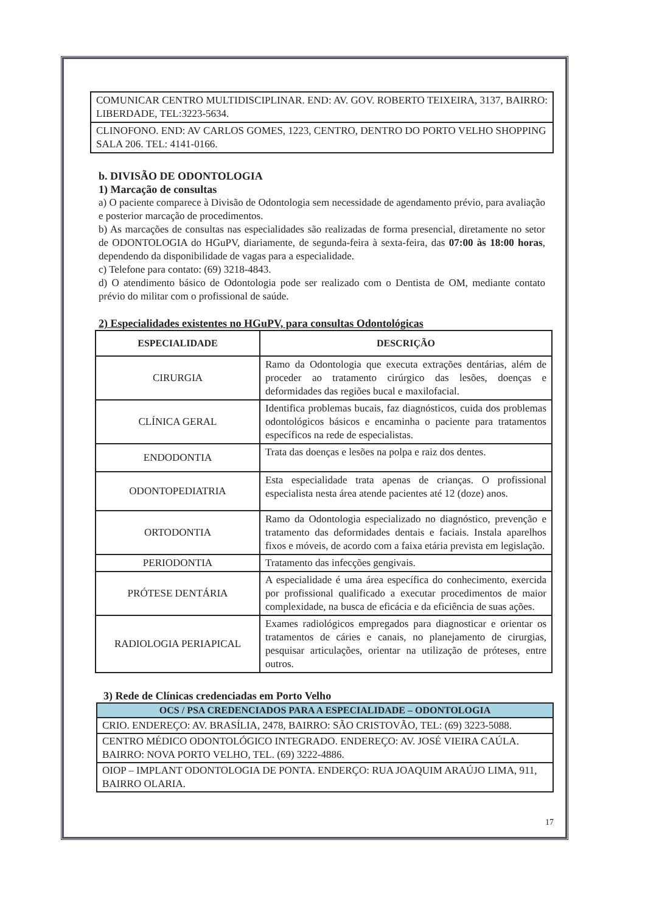| COMUNICAR CENTRO MULTIDISCIPLINAR. END: AV. GOV. ROBERTO TEIXEIRA, 3137, BAIRRO: LIBERDADE, TEL:3223-5634. |
| CLINOFONO. END: AV CARLOS GOMES, 1223, CENTRO, DENTRO DO PORTO VELHO SHOPPING SALA 206. TEL: 4141-0166. |
b. DIVISÃO DE ODONTOLOGIA
1) Marcação de consultas
a) O paciente comparece à Divisão de Odontologia sem necessidade de agendamento prévio, para avaliação e posterior marcação de procedimentos.
b) As marcações de consultas nas especialidades são realizadas de forma presencial, diretamente no setor de ODONTOLOGIA do HGuPV, diariamente, de segunda-feira à sexta-feira, das 07:00 às 18:00 horas, dependendo da disponibilidade de vagas para a especialidade.
c) Telefone para contato: (69) 3218-4843.
d) O atendimento básico de Odontologia pode ser realizado com o Dentista de OM, mediante contato prévio do militar com o profissional de saúde.
2) Especialidades existentes no HGuPV, para consultas Odontológicas
| ESPECIALIDADE | DESCRIÇÃO |
| --- | --- |
| CIRURGIA | Ramo da Odontologia que executa extrações dentárias, além de proceder ao tratamento cirúrgico das lesões, doenças e deformidades das regiões bucal e maxilofacial. |
| CLÍNICA GERAL | Identifica problemas bucais, faz diagnósticos, cuida dos problemas odontológicos básicos e encaminha o paciente para tratamentos específicos na rede de especialistas. |
| ENDODONTIA | Trata das doenças e lesões na polpa e raiz dos dentes. |
| ODONTOPEDIATRIA | Esta especialidade trata apenas de crianças. O profissional especialista nesta área atende pacientes até 12 (doze) anos. |
| ORTODONTIA | Ramo da Odontologia especializado no diagnóstico, prevenção e tratamento das deformidades dentais e faciais. Instala aparelhos fixos e móveis, de acordo com a faixa etária prevista em legislação. |
| PERIODONTIA | Tratamento das infecções gengivais. |
| PRÓTESE DENTÁRIA | A especialidade é uma área específica do conhecimento, exercida por profissional qualificado a executar procedimentos de maior complexidade, na busca de eficácia e da eficiência de suas ações. |
| RADIOLOGIA PERIAPICAL | Exames radiológicos empregados para diagnosticar e orientar os tratamentos de cáries e canais, no planejamento de cirurgias, pesquisar articulações, orientar na utilização de próteses, entre outros. |
3) Rede de Clínicas credenciadas em Porto Velho
| OCS / PSA CREDENCIADOS PARA A ESPECIALIDADE – ODONTOLOGIA |
| --- |
| CRIO. ENDEREÇO: AV. BRASÍLIA, 2478, BAIRRO: SÃO CRISTOVÃO, TEL: (69) 3223-5088. |
| CENTRO MÉDICO ODONTOLÓGICO INTEGRADO. ENDEREÇO: AV. JOSÉ VIEIRA CAÚLA. BAIRRO: NOVA PORTO VELHO, TEL. (69) 3222-4886. |
| OIOP – IMPLANT ODONTOLOGIA DE PONTA. ENDERÇO: RUA JOAQUIM ARAÚJO LIMA, 911, BAIRRO OLARIA. |
17